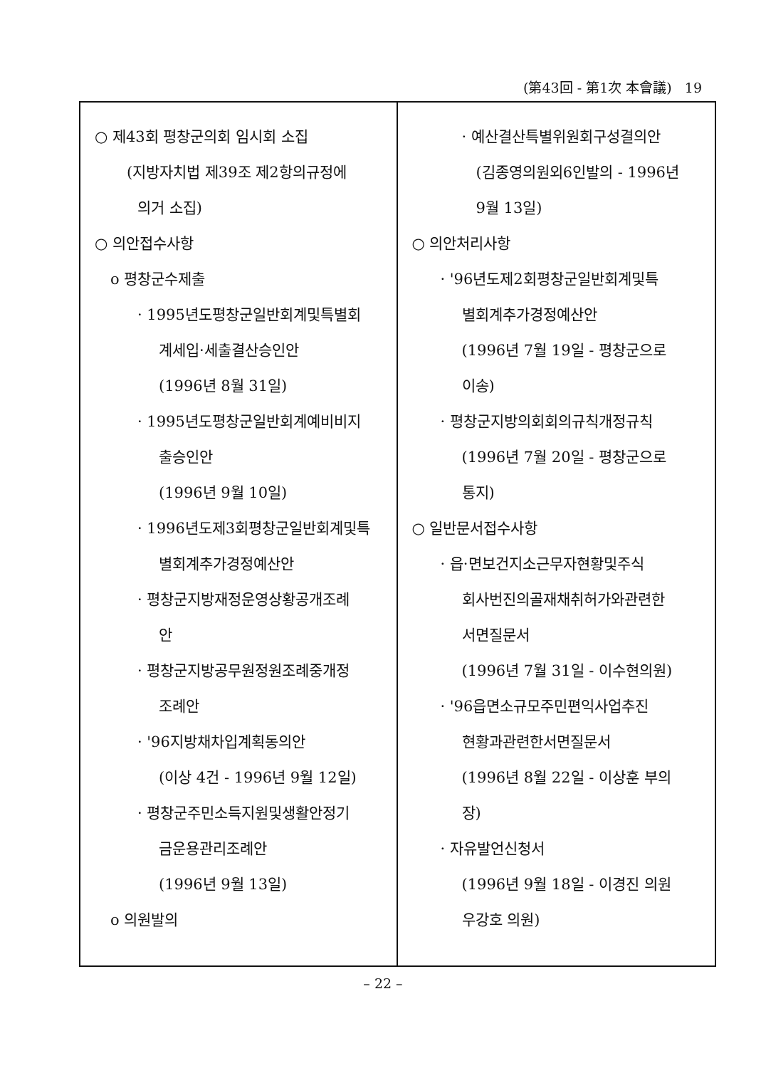(第43回 - 第1次 本會議) 19
○ 제43회 평창군의회 임시회 소집
(지방자치법 제39조 제2항의규정에
의거 소집)
○ 의안접수사항
o 평창군수제출
· 1995년도평창군일반회계및특별회
계세입·세출결산승인안
(1996년 8월 31일)
· 1995년도평창군일반회계예비비지
출승인안
(1996년 9월 10일)
· 1996년도제3회평창군일반회계및특
별회계추가경정예산안
· 평창군지방재정운영상황공개조례
안
· 평창군지방공무원정원조례중개정
조례안
· '96지방채차입계획동의안
(이상 4건 - 1996년 9월 12일)
· 평창군주민소득지원및생활안정기
금운용관리조례안
(1996년 9월 13일)
o 의원발의
· 예산결산특별위원회구성결의안
(김종영의원외6인발의 - 1996년
9월 13일)
○ 의안처리사항
· '96년도제2회평창군일반회계및특
별회계추가경정예산안
(1996년 7월 19일 - 평창군으로
이송)
· 평창군지방의회회의규칙개정규칙
(1996년 7월 20일 - 평창군으로
통지)
○ 일반문서접수사항
· 읍·면보건지소근무자현황및주식
회사번진의골재채취허가와관련한
서면질문서
(1996년 7월 31일 - 이수현의원)
· '96읍면소규모주민편익사업추진
현황과관련한서면질문서
(1996년 8월 22일 - 이상훈 부의
장)
· 자유발언신청서
(1996년 9월 18일 - 이경진 의원
우강호 의원)
– 22 –